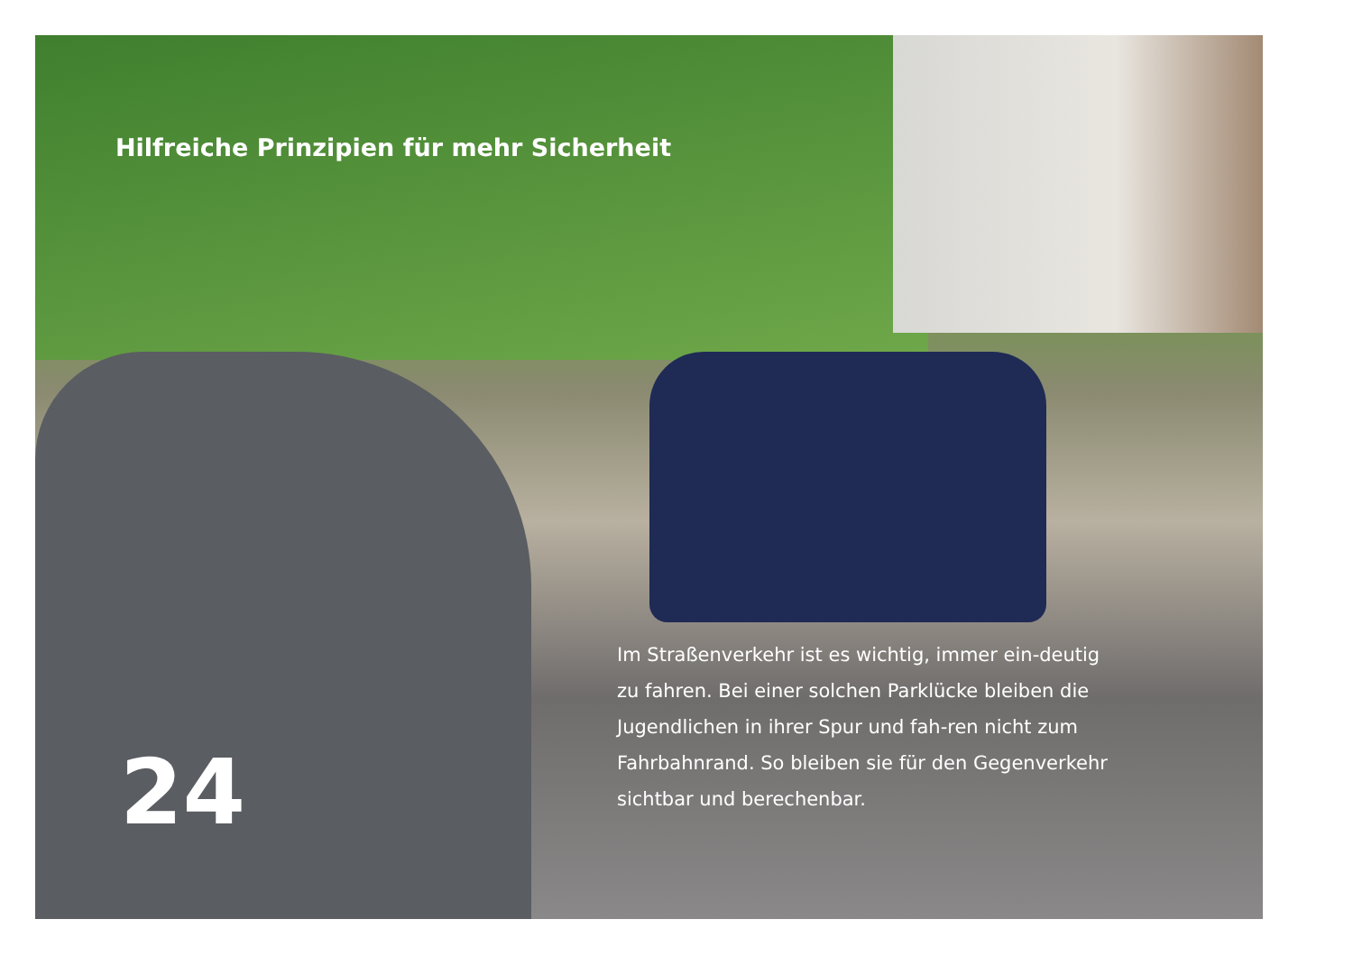Hilfreiche Prinzipien für mehr Sicherheit
Im Straßenverkehr ist es wichtig, immer ein-deutig zu fahren. Bei einer solchen Parklücke bleiben die Jugendlichen in ihrer Spur und fah-ren nicht zum Fahrbahnrand. So bleiben sie für den Gegenverkehr sichtbar und berechenbar.
24